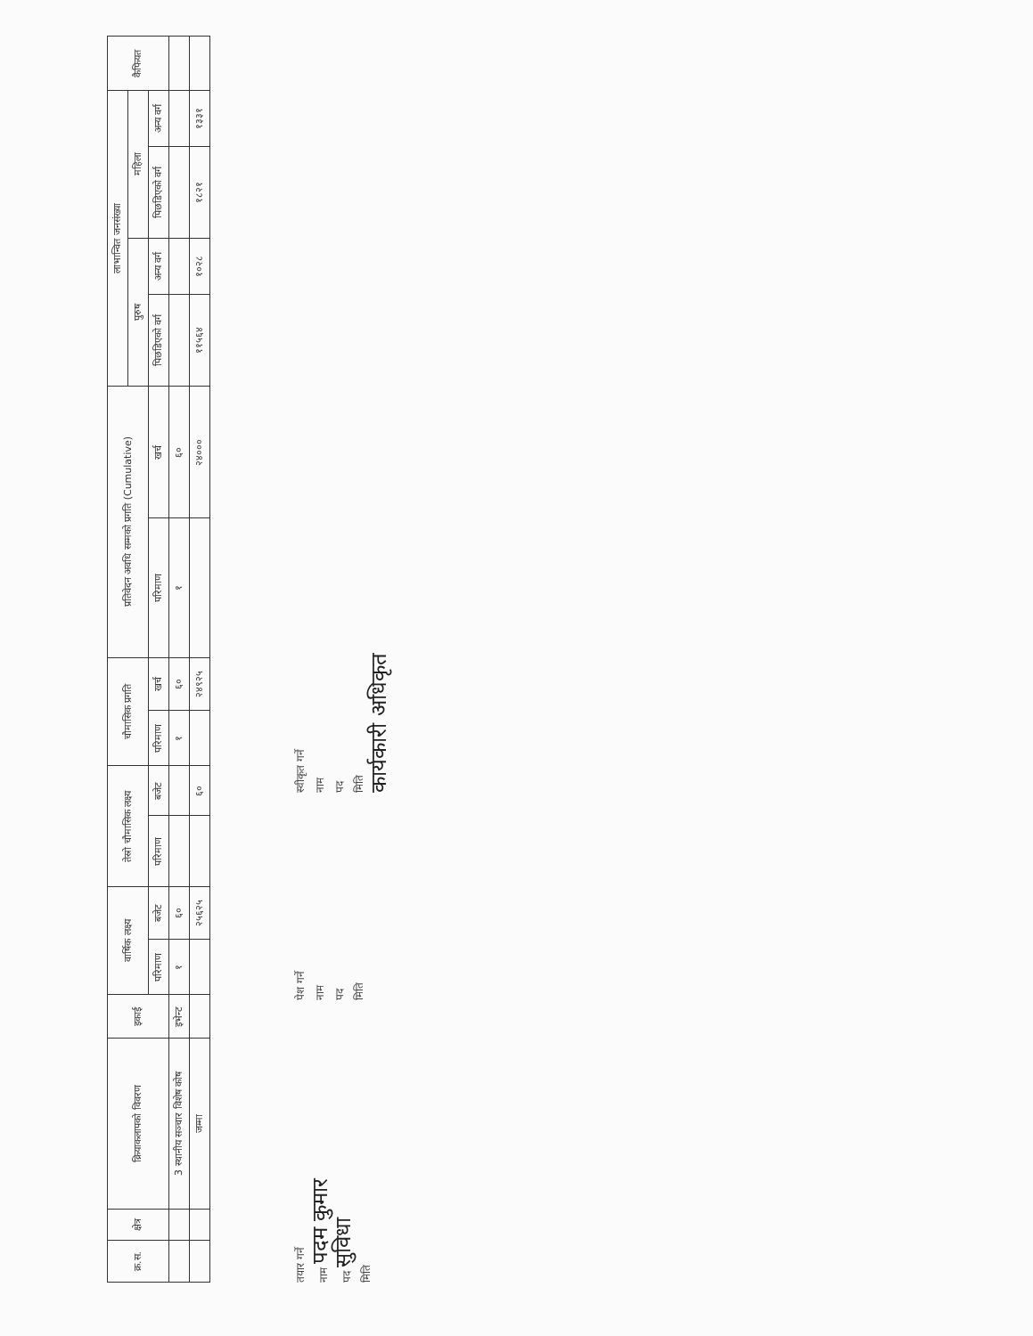| क्र.स. | क्षेत्र | क्रियाकलापको विवरण | इकाई | वार्षिक लक्ष्य | | तेस्रो चौमासिक लक्ष्य | | चौमासिक प्रगति | | प्रतिवेदन अवधि सम्मको प्रगति (Cumulative) | | लाभान्वित जनसंख्या | | | | कैफियत |
| --- | --- | --- | --- | --- | --- | --- | --- | --- | --- | --- | --- | --- | --- | --- | --- | --- |
| | | | | | | | | | | | | पुरुष | | महिला | | |
| | | | | परिमाण | बजेट | परिमाण | बजेट | परिमाण | खर्च | परिमाण | खर्च | पिछडिएको वर्ग | अन्य वर्ग | पिछडिएको वर्ग | अन्य वर्ग | |
| | | 3 स्थानीय सञ्चार विशेष कोष | इभेन्ट | १ | ६० | | | १ | ६० | १ | ६० | | | | | |
| | | जम्मा | | | २५६२५ | | ६० | | २४९२५ | | २४००० | ११५६४ | १०२८ | १८२१ | १३३१ | |
तयार गर्ने
नाम पदम कुमार
पद सुविधा
मिति
पेश गर्ने
नाम
पद
मिति
स्वीकृत गर्ने
नाम
पद
मिति
कार्यकारी अधिकृत